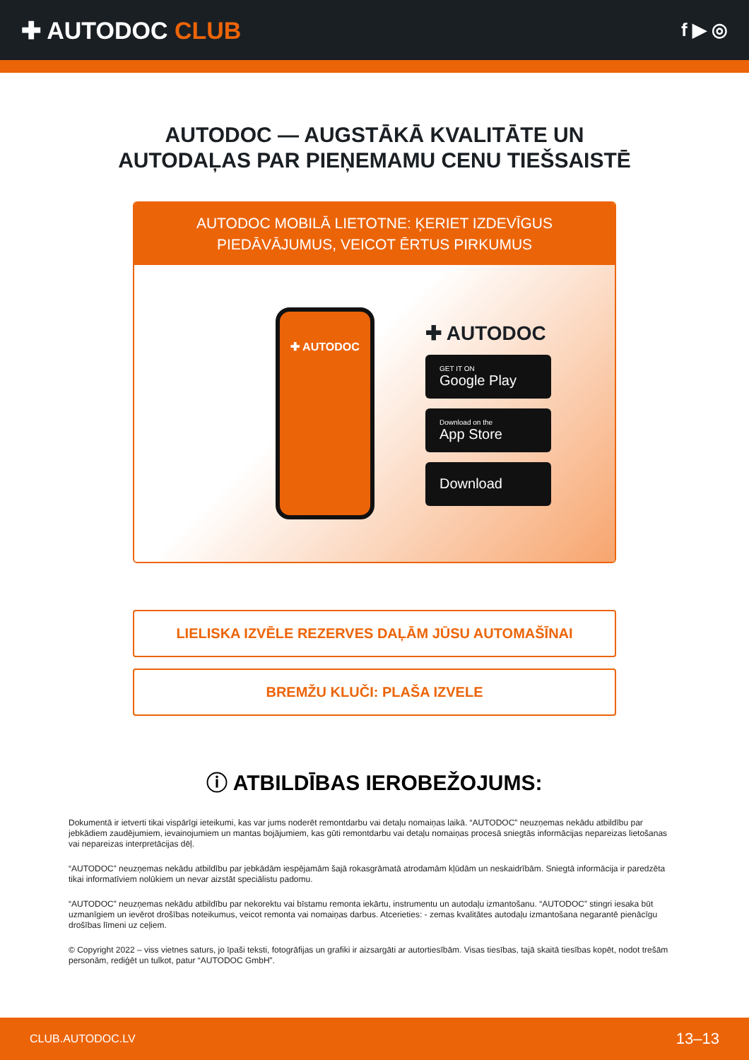✚ AUTODOC CLUB
f ▶ ◎
AUTODOC — AUGSTĀKĀ KVALITĀTE UN
AUTODAĻAS PAR PIEŅEMAMU CENU TIEŠSAISTĒ
AUTODOC MOBILĀ LIETOTNE: ĶERIET IZDEVĪGUS PIEDĀVĀJUMUS, VEICOT ĒRTUS PIRKUMUS
✚ AUTODOC
✚ AUTODOC
GET IT ON
Google Play
Download on the
App Store
Download
LIELISKA IZVĒLE REZERVES DAĻĀM JŪSU AUTOMAŠĪNAI
BREMŽU KLUČI: PLAŠA IZVELE
ⓘ ATBILDĪBAS IEROBEŽOJUMS:
Dokumentā ir ietverti tikai vispārīgi ieteikumi, kas var jums noderēt remontdarbu vai detaļu nomaiņas laikā. “AUTODOC” neuzņemas nekādu atbildību par jebkādiem zaudējumiem, ievainojumiem un mantas bojājumiem, kas gūti remontdarbu vai detaļu nomaiņas procesā sniegtās informācijas nepareizas lietošanas vai nepareizas interpretācijas dēļ.
“AUTODOC” neuzņemas nekādu atbildību par jebkādām iespējamām šajā rokasgrāmatā atrodamām kļūdām un neskaidrībām. Sniegtā informācija ir paredzēta tikai informatīviem nolūkiem un nevar aizstāt speciālistu padomu.
“AUTODOC” neuzņemas nekādu atbildību par nekorektu vai bīstamu remonta iekārtu, instrumentu un autodaļu izmantošanu. “AUTODOC” stingri iesaka būt uzmanīgiem un ievērot drošības noteikumus, veicot remonta vai nomaiņas darbus. Atcerieties: - zemas kvalitātes autodaļu izmantošana negarantē pienācīgu drošības līmeni uz ceļiem.
© Copyright 2022 – viss vietnes saturs, jo īpaši teksti, fotogrāfijas un grafiki ir aizsargāti ar autortiesībām. Visas tiesības, tajā skaitā tiesības kopēt, nodot trešām personām, rediģēt un tulkot, patur “AUTODOC GmbH”.
CLUB.AUTODOC.LV 13–13